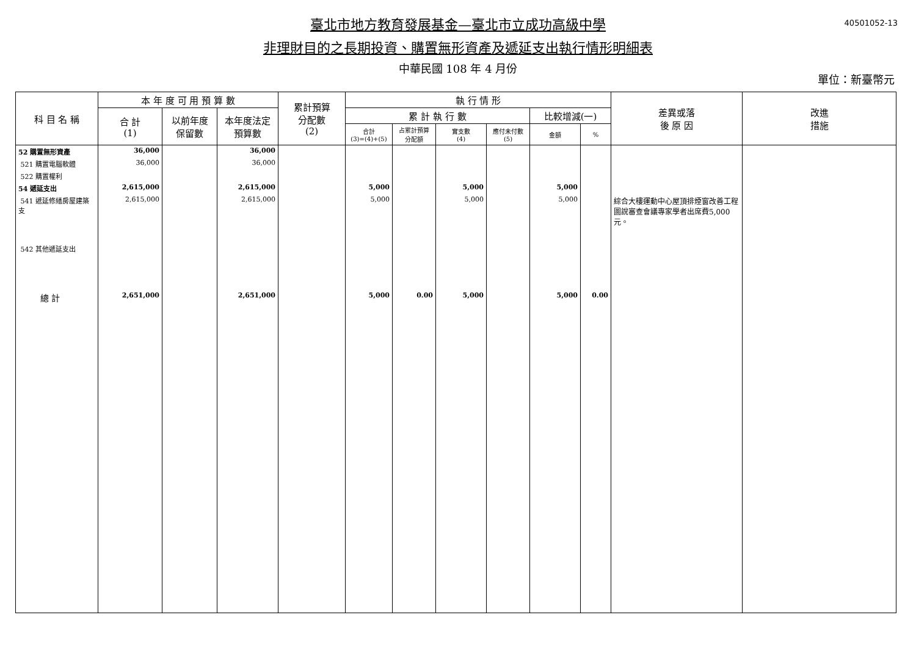40501052-13
臺北市地方教育發展基金—臺北市立成功高級中學
非理財目的之長期投資、購置無形資產及遞延支出執行情形明細表
中華民國 108 年 4 月份
單位：新臺幣元
| 科 目 名 稱 | 本 年 度 可 用 預 算 數 | | | 累計預算 分配數 (2) | 執 行 情 形 | | | | | | 差異或落 後 原 因 | 改進 措施 |
| --- | --- | --- | --- | --- | --- | --- | --- | --- | --- | --- | --- | --- |
| | 合 計 (1) | 以前年度 保留數 | 本年度法定 預算數 | | 累 計 執 行 數 | | | | 比較增減(一) | | | |
| | | | | | 合計 (3)=(4)+(5) | 占累計預算 分配額 | 實支數 (4) | 應付未付數 (5) | 金額 | % | | |
| 52 購置無形資產 | 36,000 | | 36,000 | | | | | | | | | |
| 521 購置電腦軟體 | 36,000 | | 36,000 | | | | | | | | | |
| 522 購置權利 | | | | | | | | | | | | |
| 54 遞延支出 | 2,615,000 | | 2,615,000 | | 5,000 | | 5,000 | | 5,000 | | | |
| 541 遞延修繕房屋建築支 | 2,615,000 | | 2,615,000 | | 5,000 | | 5,000 | | 5,000 | | 綜合大樓運動中心屋頂排煙窗改善工程圖說審查會議專家學者出席費5,000元。 | |
| 542 其他遞延支出 | | | | | | | | | | | | |
| 總 計 | 2,651,000 | | 2,651,000 | | 5,000 | 0.00 | 5,000 | | 5,000 | 0.00 | | |